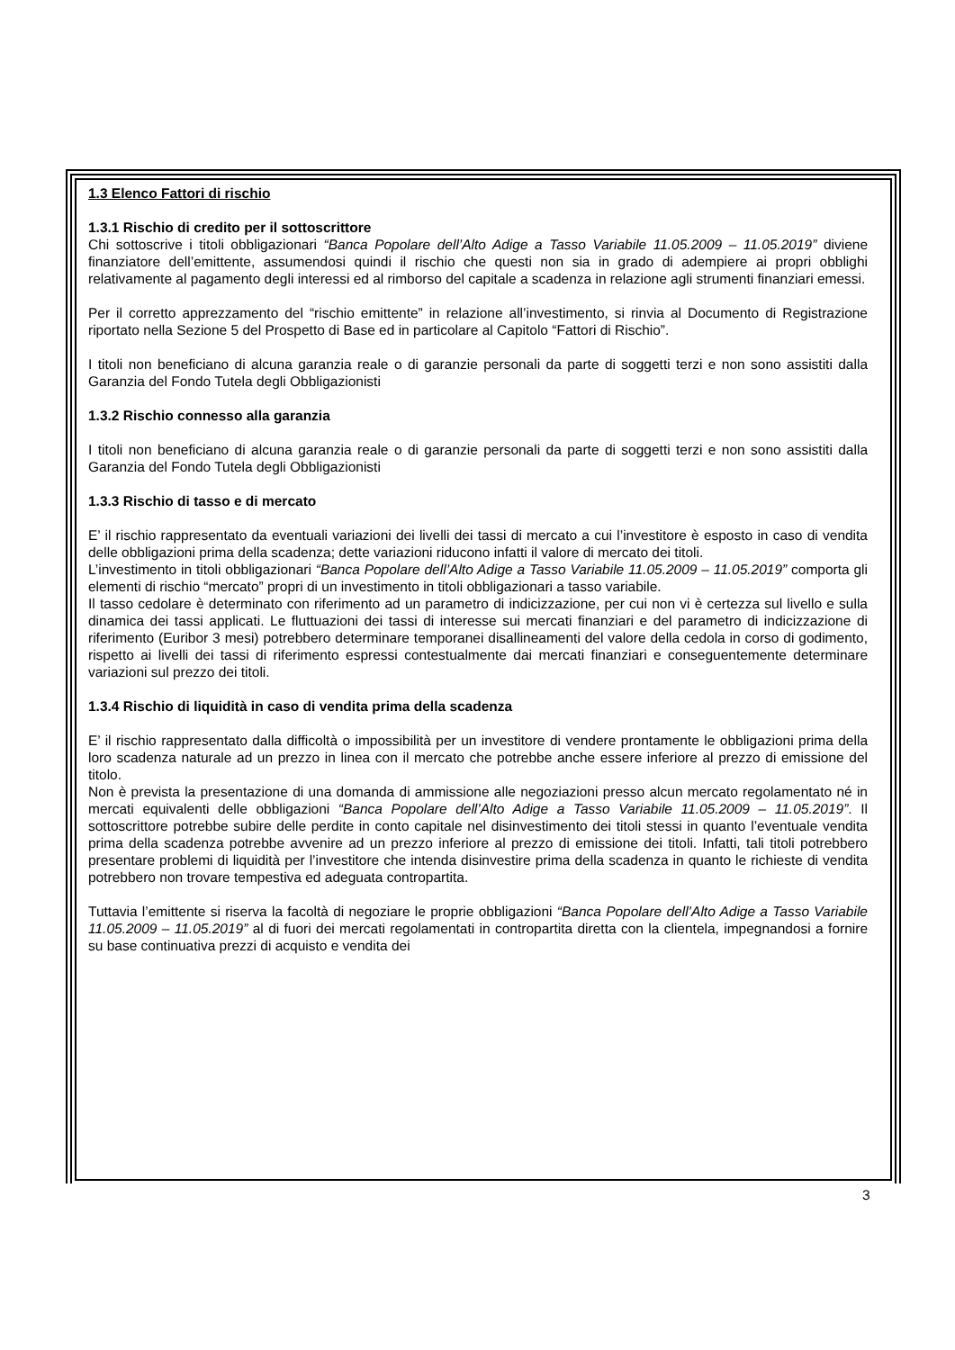1.3 Elenco Fattori di rischio
1.3.1 Rischio di credito per il sottoscrittore
Chi sottoscrive i titoli obbligazionari “Banca Popolare dell’Alto Adige a Tasso Variabile 11.05.2009 – 11.05.2019” diviene finanziatore dell’emittente, assumendosi quindi il rischio che questi non sia in grado di adempiere ai propri obblighi relativamente al pagamento degli interessi ed al rimborso del capitale a scadenza in relazione agli strumenti finanziari emessi.
Per il corretto apprezzamento del “rischio emittente” in relazione all’investimento, si rinvia al Documento di Registrazione riportato nella Sezione 5 del Prospetto di Base ed in particolare al Capitolo “Fattori di Rischio”.
I titoli non beneficiano di alcuna garanzia reale o di garanzie personali da parte di soggetti terzi e non sono assistiti dalla Garanzia del Fondo Tutela degli Obbligazionisti
1.3.2 Rischio connesso alla garanzia
I titoli non beneficiano di alcuna garanzia reale o di garanzie personali da parte di soggetti terzi e non sono assistiti dalla Garanzia del Fondo Tutela degli Obbligazionisti
1.3.3 Rischio di tasso e di mercato
E’ il rischio rappresentato da eventuali variazioni dei livelli dei tassi di mercato a cui l’investitore è esposto in caso di vendita delle obbligazioni prima della scadenza; dette variazioni riducono infatti il valore di mercato dei titoli.
L’investimento in titoli obbligazionari “Banca Popolare dell’Alto Adige a Tasso Variabile 11.05.2009 – 11.05.2019” comporta gli elementi di rischio “mercato” propri di un investimento in titoli obbligazionari a tasso variabile.
Il tasso cedolare è determinato con riferimento ad un parametro di indicizzazione, per cui non vi è certezza sul livello e sulla dinamica dei tassi applicati. Le fluttuazioni dei tassi di interesse sui mercati finanziari e del parametro di indicizzazione di riferimento (Euribor 3 mesi) potrebbero determinare temporanei disallineamenti del valore della cedola in corso di godimento, rispetto ai livelli dei tassi di riferimento espressi contestualmente dai mercati finanziari e conseguentemente determinare variazioni sul prezzo dei titoli.
1.3.4 Rischio di liquidità in caso di vendita prima della scadenza
E’ il rischio rappresentato dalla difficoltà o impossibilità per un investitore di vendere prontamente le obbligazioni prima della loro scadenza naturale ad un prezzo in linea con il mercato che potrebbe anche essere inferiore al prezzo di emissione del titolo.
Non è prevista la presentazione di una domanda di ammissione alle negoziazioni presso alcun mercato regolamentato né in mercati equivalenti delle obbligazioni “Banca Popolare dell’Alto Adige a Tasso Variabile 11.05.2009 – 11.05.2019”. Il sottoscrittore potrebbe subire delle perdite in conto capitale nel disinvestimento dei titoli stessi in quanto l’eventuale vendita prima della scadenza potrebbe avvenire ad un prezzo inferiore al prezzo di emissione dei titoli. Infatti, tali titoli potrebbero presentare problemi di liquidità per l’investitore che intenda disinvestire prima della scadenza in quanto le richieste di vendita potrebbero non trovare tempestiva ed adeguata contropartita.
Tuttavia l’emittente si riserva la facoltà di negoziare le proprie obbligazioni “Banca Popolare dell’Alto Adige a Tasso Variabile 11.05.2009 – 11.05.2019” al di fuori dei mercati regolamentati in contropartita diretta con la clientela, impegnandosi a fornire su base continuativa prezzi di acquisto e vendita dei
3